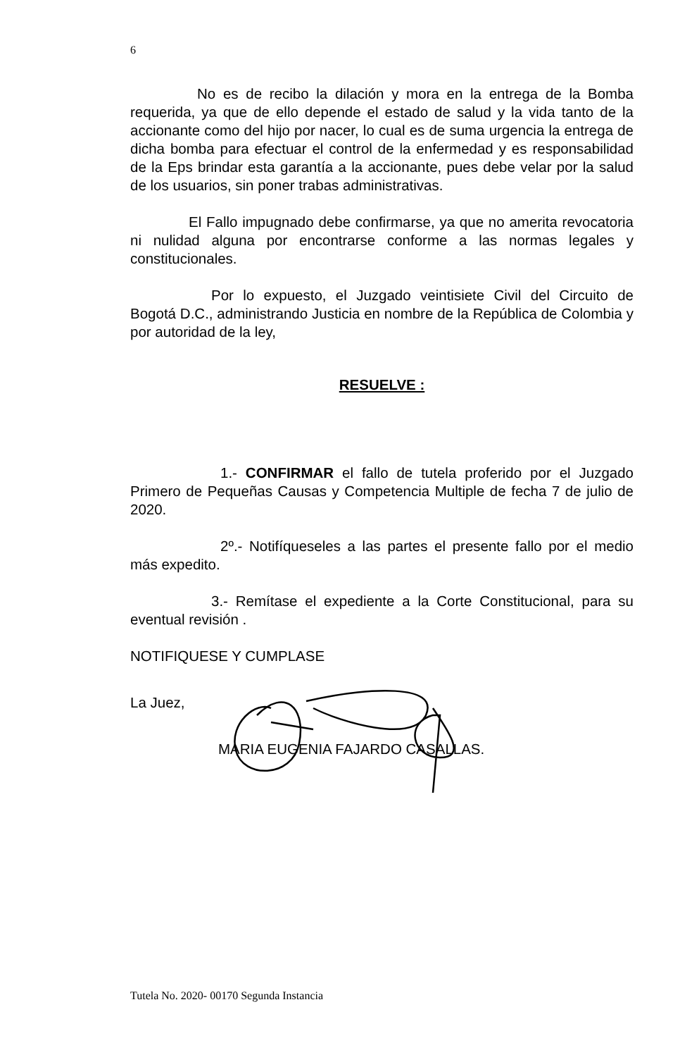6
No es de recibo la dilación y mora en la entrega de la Bomba requerida, ya que de ello depende el estado de salud y la vida tanto de la accionante como del hijo por nacer, lo cual es de suma urgencia la entrega de dicha bomba para efectuar el control de la enfermedad y es responsabilidad de la Eps brindar esta garantía a la accionante, pues debe velar por la salud de los usuarios, sin poner trabas administrativas.
El Fallo impugnado debe confirmarse, ya que no amerita revocatoria ni nulidad alguna por encontrarse conforme a las normas legales y constitucionales.
Por lo expuesto, el Juzgado veintisiete Civil del Circuito de Bogotá D.C., administrando Justicia en nombre de la República de Colombia y por autoridad de la ley,
RESUELVE :
1.- CONFIRMAR el fallo de tutela proferido por el Juzgado Primero de Pequeñas Causas y Competencia Multiple de fecha 7 de julio de 2020.
2º.- Notifíqueseles a las partes el presente fallo por el medio más expedito.
3.- Remítase el expediente a la Corte Constitucional, para su eventual revisión .
NOTIFIQUESE Y CUMPLASE
La Juez,
MARIA EUGENIA FAJARDO CASALLAS.
Tutela No. 2020- 00170 Segunda Instancia